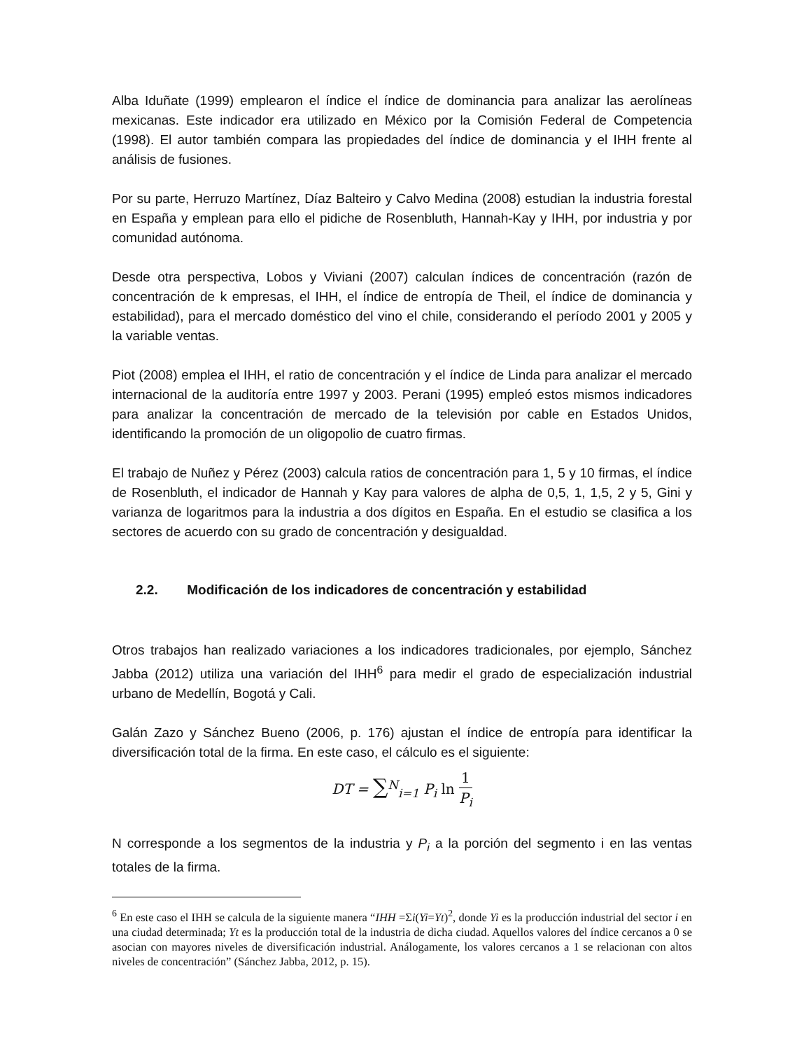Alba Iduñate (1999) emplearon el índice el índice de dominancia para analizar las aerolíneas mexicanas. Este indicador era utilizado en México por la Comisión Federal de Competencia (1998). El autor también compara las propiedades del índice de dominancia y el IHH frente al análisis de fusiones.
Por su parte, Herruzo Martínez, Díaz Balteiro y Calvo Medina (2008) estudian la industria forestal en España y emplean para ello el pidiche de Rosenbluth, Hannah-Kay y IHH, por industria y por comunidad autónoma.
Desde otra perspectiva, Lobos y Viviani (2007) calculan índices de concentración (razón de concentración de k empresas, el IHH, el índice de entropía de Theil, el índice de dominancia y estabilidad), para el mercado doméstico del vino el chile, considerando el período 2001 y 2005 y la variable ventas.
Piot (2008) emplea el IHH, el ratio de concentración y el índice de Linda para analizar el mercado internacional de la auditoría entre 1997 y 2003. Perani (1995) empleó estos mismos indicadores para analizar la concentración de mercado de la televisión por cable en Estados Unidos, identificando la promoción de un oligopolio de cuatro firmas.
El trabajo de Nuñez y Pérez (2003) calcula ratios de concentración para 1, 5 y 10 firmas, el índice de Rosenbluth, el indicador de Hannah y Kay para valores de alpha de 0,5, 1, 1,5, 2 y 5, Gini y varianza de logaritmos para la industria a dos dígitos en España. En el estudio se clasifica a los sectores de acuerdo con su grado de concentración y desigualdad.
2.2. Modificación de los indicadores de concentración y estabilidad
Otros trabajos han realizado variaciones a los indicadores tradicionales, por ejemplo, Sánchez Jabba (2012) utiliza una variación del IHH<sup>6</sup> para medir el grado de especialización industrial urbano de Medellín, Bogotá y Cali.
Galán Zazo y Sánchez Bueno (2006, p. 176) ajustan el índice de entropía para identificar la diversificación total de la firma. En este caso, el cálculo es el siguiente:
DT = ∑<sup>N</sup><sub>i=1</sub> P<sub>i</sub> ln 1 P<sub>i</sub>
N corresponde a los segmentos de la industria y P<sub>i</sub> a la porción del segmento i en las ventas totales de la firma.
<sup>6</sup> En este caso el IHH se calcula de la siguiente manera “IHH =Σi(Yi=Yt)<sup>2</sup>, donde Yi es la producción industrial del sector i en una ciudad determinada; Yt es la producción total de la industria de dicha ciudad. Aquellos valores del índice cercanos a 0 se asocian con mayores niveles de diversificación industrial. Análogamente, los valores cercanos a 1 se relacionan con altos niveles de concentración” (Sánchez Jabba, 2012, p. 15).